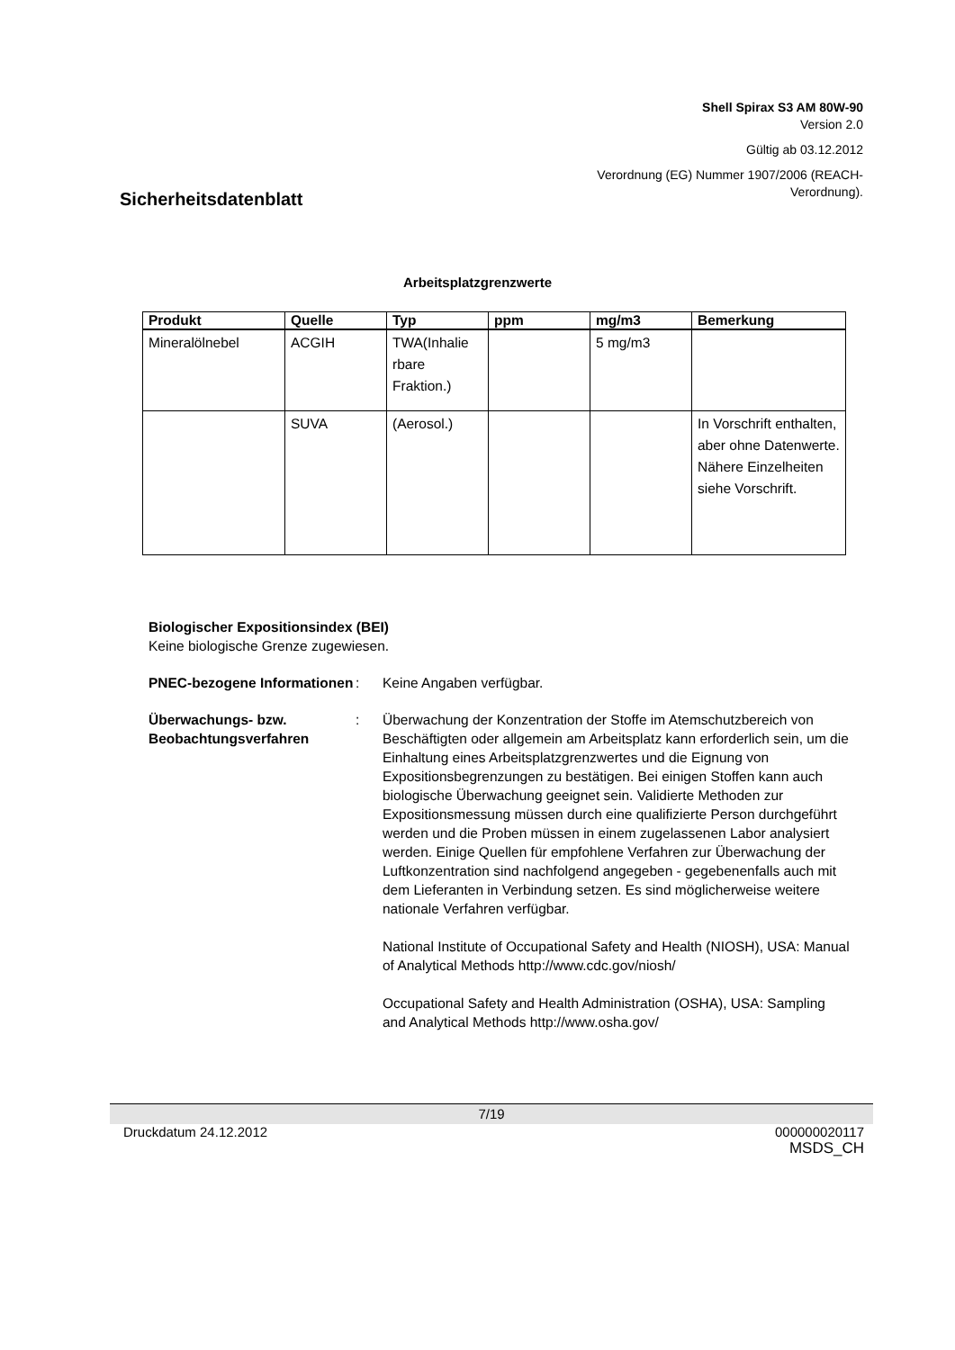Shell Spirax S3 AM 80W-90
Version 2.0
Gültig ab 03.12.2012
Verordnung (EG) Nummer 1907/2006 (REACH-
Verordnung).
Sicherheitsdatenblatt
Arbeitsplatzgrenzwerte
| Produkt | Quelle | Typ | ppm | mg/m3 | Bemerkung |
| --- | --- | --- | --- | --- | --- |
| Mineralölnebel | ACGIH | TWA(Inhalie rbare Fraktion.) | | 5 mg/m3 | |
| | SUVA | (Aerosol.) | | | In Vorschrift enthalten, aber ohne Datenwerte. Nähere Einzelheiten siehe Vorschrift. |
Biologischer Expositionsindex (BEI)
Keine biologische Grenze zugewiesen.
PNEC-bezogene Informationen
: Keine Angaben verfügbar.
Überwachungs- bzw. Beobachtungsverfahren
: Überwachung der Konzentration der Stoffe im Atemschutzbereich von Beschäftigten oder allgemein am Arbeitsplatz kann erforderlich sein, um die Einhaltung eines Arbeitsplatzgrenzwertes und die Eignung von Expositionsbegrenzungen zu bestätigen. Bei einigen Stoffen kann auch biologische Überwachung geeignet sein. Validierte Methoden zur Expositionsmessung müssen durch eine qualifizierte Person durchgeführt werden und die Proben müssen in einem zugelassenen Labor analysiert werden. Einige Quellen für empfohlene Verfahren zur Überwachung der Luftkonzentration sind nachfolgend angegeben - gegebenenfalls auch mit dem Lieferanten in Verbindung setzen. Es sind möglicherweise weitere nationale Verfahren verfügbar.
National Institute of Occupational Safety and Health (NIOSH), USA: Manual of Analytical Methods http://www.cdc.gov/niosh/
Occupational Safety and Health Administration (OSHA), USA: Sampling and Analytical Methods http://www.osha.gov/
7/19
Druckdatum 24.12.2012 000000020117
MSDS_CH